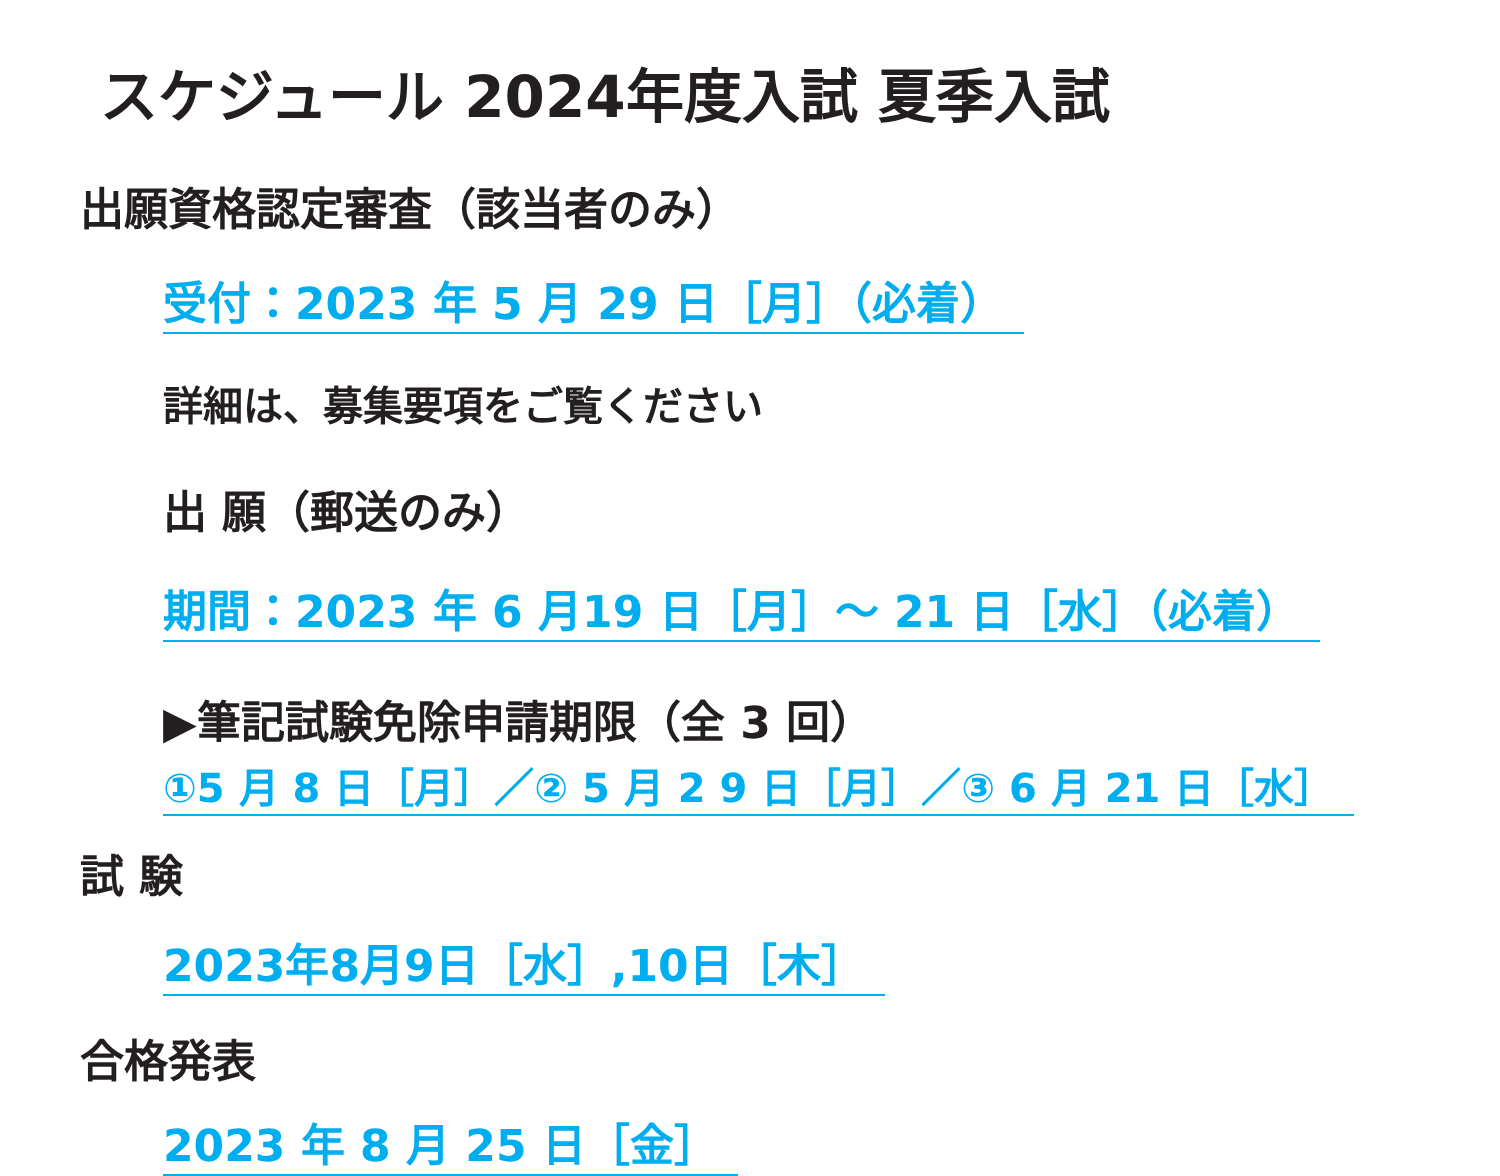スケジュール 2024年度入試 夏季入試
出願資格認定審査（該当者のみ）
受付：2023 年 5 月 29 日［月］（必着）
詳細は、募集要項をご覧ください
出 願（郵送のみ）
期間：2023 年 6 月19 日［月］～ 21 日［水］（必着）
▶筆記試験免除申請期限（全 3 回）
①5 月 8 日［月］／② 5 月 2 9 日［月］／③ 6 月 21 日［水］
試 験
2023年8月9日［水］,10日［木］
合格発表
2023 年 8 月 25 日［金］